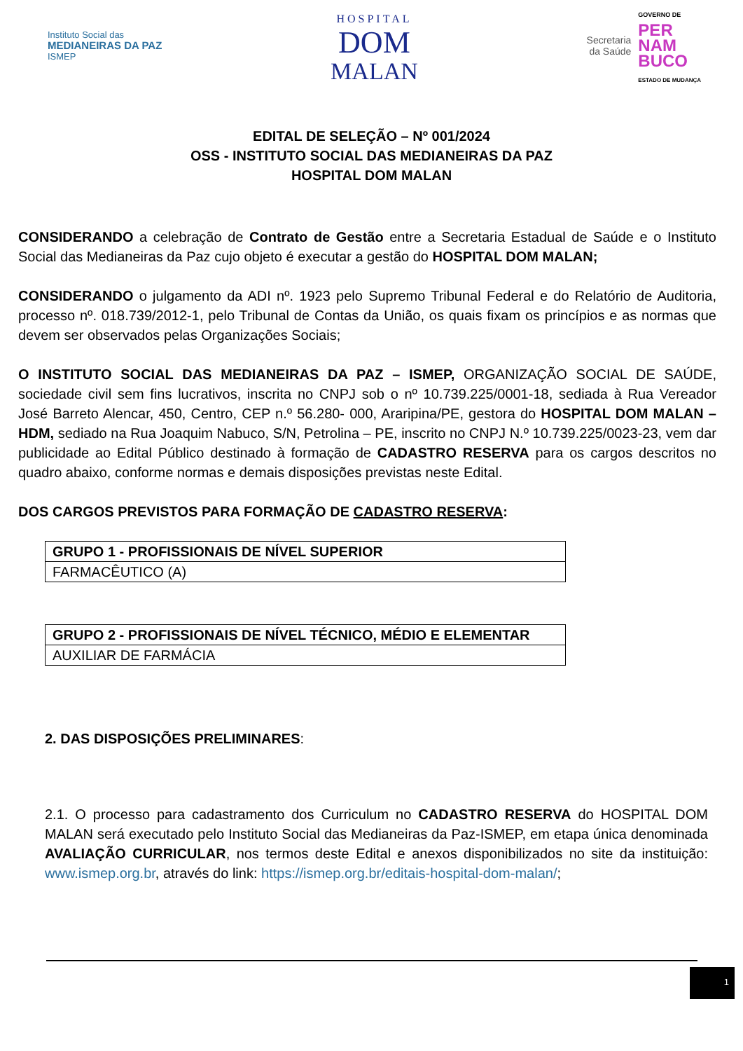Instituto Social das
MEDIANEIRAS DA PAZ
ISMEP
HOSPITAL
DOM
MALAN
Secretaria
da Saúde
GOVERNO DE
PER
NAM
BUCO
ESTADO DE MUDANÇA
EDITAL DE SELEÇÃO – Nº 001/2024
OSS - INSTITUTO SOCIAL DAS MEDIANEIRAS DA PAZ
HOSPITAL DOM MALAN
CONSIDERANDO a celebração de Contrato de Gestão entre a Secretaria Estadual de Saúde e o Instituto Social das Medianeiras da Paz cujo objeto é executar a gestão do HOSPITAL DOM MALAN;
CONSIDERANDO o julgamento da ADI nº. 1923 pelo Supremo Tribunal Federal e do Relatório de Auditoria, processo nº. 018.739/2012-1, pelo Tribunal de Contas da União, os quais fixam os princípios e as normas que devem ser observados pelas Organizações Sociais;
O INSTITUTO SOCIAL DAS MEDIANEIRAS DA PAZ – ISMEP, ORGANIZAÇÃO SOCIAL DE SAÚDE, sociedade civil sem fins lucrativos, inscrita no CNPJ sob o nº 10.739.225/0001-18, sediada à Rua Vereador José Barreto Alencar, 450, Centro, CEP n.º 56.280- 000, Araripina/PE, gestora do HOSPITAL DOM MALAN – HDM, sediado na Rua Joaquim Nabuco, S/N, Petrolina – PE, inscrito no CNPJ N.º 10.739.225/0023-23, vem dar publicidade ao Edital Público destinado à formação de CADASTRO RESERVA para os cargos descritos no quadro abaixo, conforme normas e demais disposições previstas neste Edital.
DOS CARGOS PREVISTOS PARA FORMAÇÃO DE CADASTRO RESERVA:
| GRUPO 1 - PROFISSIONAIS DE NÍVEL SUPERIOR |
| FARMACÊUTICO (A) |
| GRUPO 2 - PROFISSIONAIS DE NÍVEL TÉCNICO, MÉDIO E ELEMENTAR |
| AUXILIAR DE FARMÁCIA |
2. DAS DISPOSIÇÕES PRELIMINARES:
2.1. O processo para cadastramento dos Curriculum no CADASTRO RESERVA do HOSPITAL DOM MALAN será executado pelo Instituto Social das Medianeiras da Paz-ISMEP, em etapa única denominada AVALIAÇÃO CURRICULAR, nos termos deste Edital e anexos disponibilizados no site da instituição: www.ismep.org.br, através do link: https://ismep.org.br/editais-hospital-dom-malan/;
1